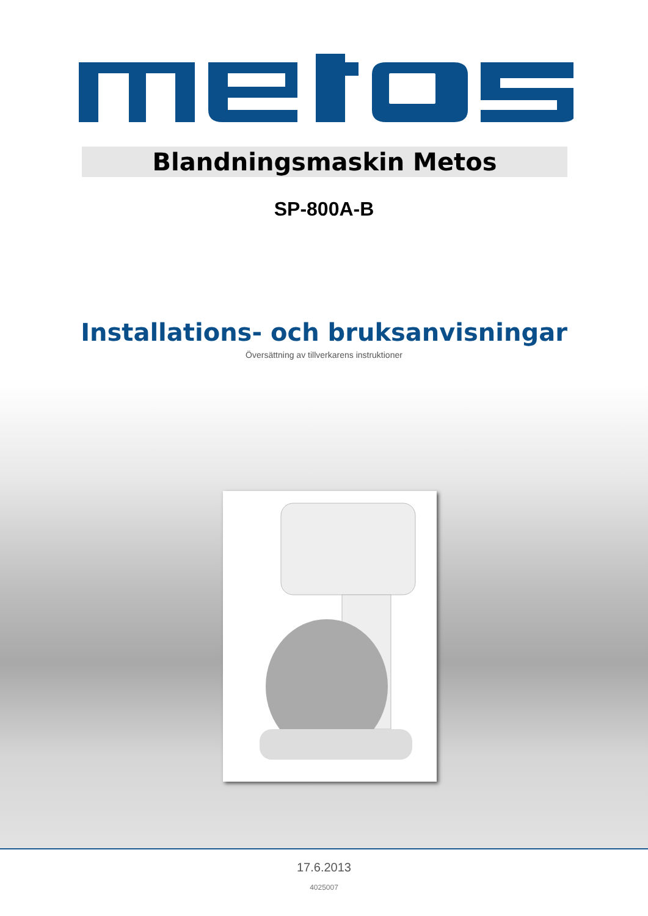Blandningsmaskin Metos
SP-800A-B
Installations- och bruksanvisningar
Översättning av tillverkarens instruktioner
17.6.2013
4025007